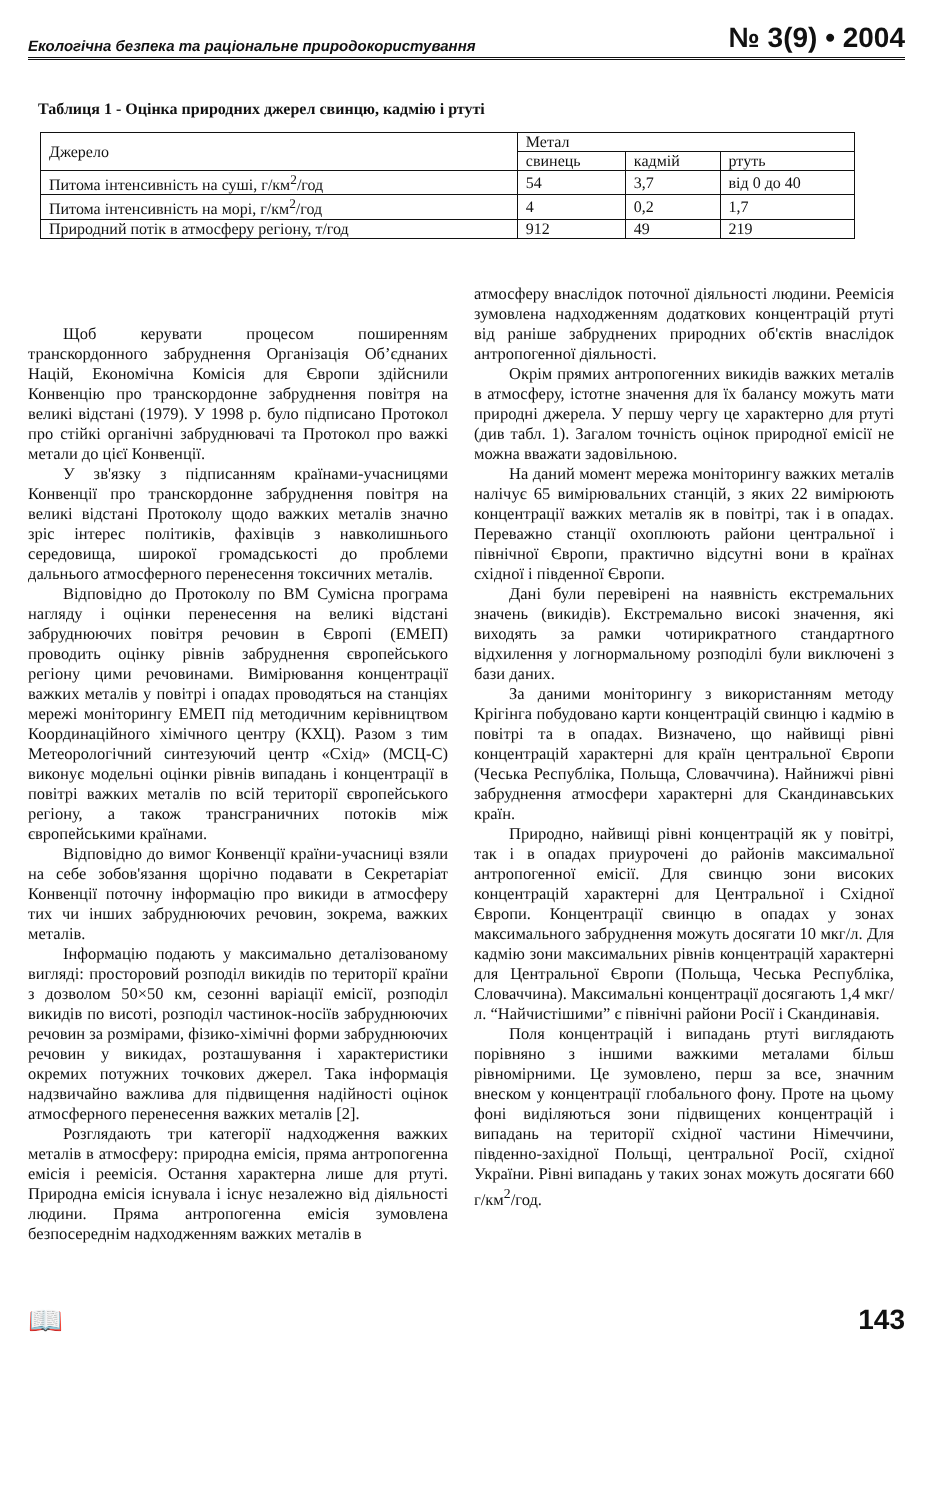Екологічна безпека та раціональне природокористування № 3(9) • 2004
Таблиця 1 - Оцінка природних джерел свинцю, кадмію і ртуті
| Джерело | Метал | | |
| --- | --- | --- | --- |
| | свинець | кадмій | ртуть |
| Питома інтенсивність на суші, г/км<sup>2</sup>/год | 54 | 3,7 | від 0 до 40 |
| Питома інтенсивність на морі, г/км<sup>2</sup>/год | 4 | 0,2 | 1,7 |
| Природний потік в атмосферу регіону, т/год | 912 | 49 | 219 |
Щоб керувати процесом поширенням транскордонного забруднення Організація Об’єднаних Націй, Економічна Комісія для Європи здійснили Конвенцію про транскордонне забруднення повітря на великі відстані (1979). У 1998 р. було підписано Протокол про стійкі органічні забруднювачі та Протокол про важкі метали до цієї Конвенції.
У зв'язку з підписанням країнами-учасницями Конвенції про транскордонне забруднення повітря на великі відстані Протоколу щодо важких металів значно зріс інтерес політиків, фахівців з навколишнього середовища, широкої громадськості до проблеми дальнього атмосферного перенесення токсичних металів.
Відповідно до Протоколу по ВМ Сумісна програма нагляду і оцінки перенесення на великі відстані забруднюючих повітря речовин в Європі (ЕМЕП) проводить оцінку рівнів забруднення європейського регіону цими речовинами. Вимірювання концентрації важких металів у повітрі і опадах проводяться на станціях мережі моніторингу ЕМЕП під методичним керівництвом Координаційного хімічного центру (КХЦ). Разом з тим Метеорологічний синтезуючий центр «Схід» (МСЦ-С) виконує модельні оцінки рівнів випадань і концентрації в повітрі важких металів по всій території європейського регіону, а також трансграничних потоків між європейськими країнами.
Відповідно до вимог Конвенції країни-учасниці взяли на себе зобов'язання щорічно подавати в Секретаріат Конвенції поточну інформацію про викиди в атмосферу тих чи інших забруднюючих речовин, зокрема, важких металів.
Інформацію подають у максимально деталізованому вигляді: просторовий розподіл викидів по території країни з дозволом 50×50 км, сезонні варіації емісії, розподіл викидів по висоті, розподіл частинок-носіїв забруднюючих речовин за розмірами, фізико-хімічні форми забруднюючих речовин у викидах, розташування і характеристики окремих потужних точкових джерел. Така інформація надзвичайно важлива для підвищення надійності оцінок атмосферного перенесення важких металів [2].
Розглядають три категорії надходження важких металів в атмосферу: природна емісія, пряма антропогенна емісія і реемісія. Остання характерна лише для ртуті. Природна емісія існувала і існує незалежно від діяльності людини. Пряма антропогенна емісія зумовлена безпосереднім надходженням важких металів в
атмосферу внаслідок поточної діяльності людини. Реемісія зумовлена надходженням додаткових концентрацій ртуті від раніше забруднених природних об'єктів внаслідок антропогенної діяльності.
Окрім прямих антропогенних викидів важких металів в атмосферу, істотне значення для їх балансу можуть мати природні джерела. У першу чергу це характерно для ртуті (див табл. 1). Загалом точність оцінок природної емісії не можна вважати задовільною.
На даний момент мережа моніторингу важких металів налічує 65 вимірювальних станцій, з яких 22 вимірюють концентрації важких металів як в повітрі, так і в опадах. Переважно станції охоплюють райони центральної і північної Європи, практично відсутні вони в країнах східної і південної Європи.
Дані були перевірені на наявність екстремальних значень (викидів). Екстремально високі значення, які виходять за рамки чотирикратного стандартного відхилення у логнормальному розподілі були виключені з бази даних.
За даними моніторингу з використанням методу Крігінга побудовано карти концентрацій свинцю і кадмію в повітрі та в опадах. Визначено, що найвищі рівні концентрацій характерні для країн центральної Європи (Чеська Республіка, Польща, Словаччина). Найнижчі рівні забруднення атмосфери характерні для Скандинавських країн.
Природно, найвищі рівні концентрацій як у повітрі, так і в опадах приурочені до районів максимальної антропогенної емісії. Для свинцю зони високих концентрацій характерні для Центральної і Східної Європи. Концентрації свинцю в опадах у зонах максимального забруднення можуть досягати 10 мкг/л. Для кадмію зони максимальних рівнів концентрацій характерні для Центральної Європи (Польща, Чеська Республіка, Словаччина). Максимальні концентрації досягають 1,4 мкг/л. “Найчистішими” є північні райони Росії і Скандинавія.
Поля концентрацій і випадань ртуті виглядають порівняно з іншими важкими металами більш рівномірними. Це зумовлено, перш за все, значним внеском у концентрації глобального фону. Проте на цьому фоні виділяються зони підвищених концентрацій і випадань на території східної частини Німеччини, південно-західної Польщі, центральної Росії, східної України. Рівні випадань у таких зонах можуть досягати 660 г/км<sup>2</sup>/год.
📖 143